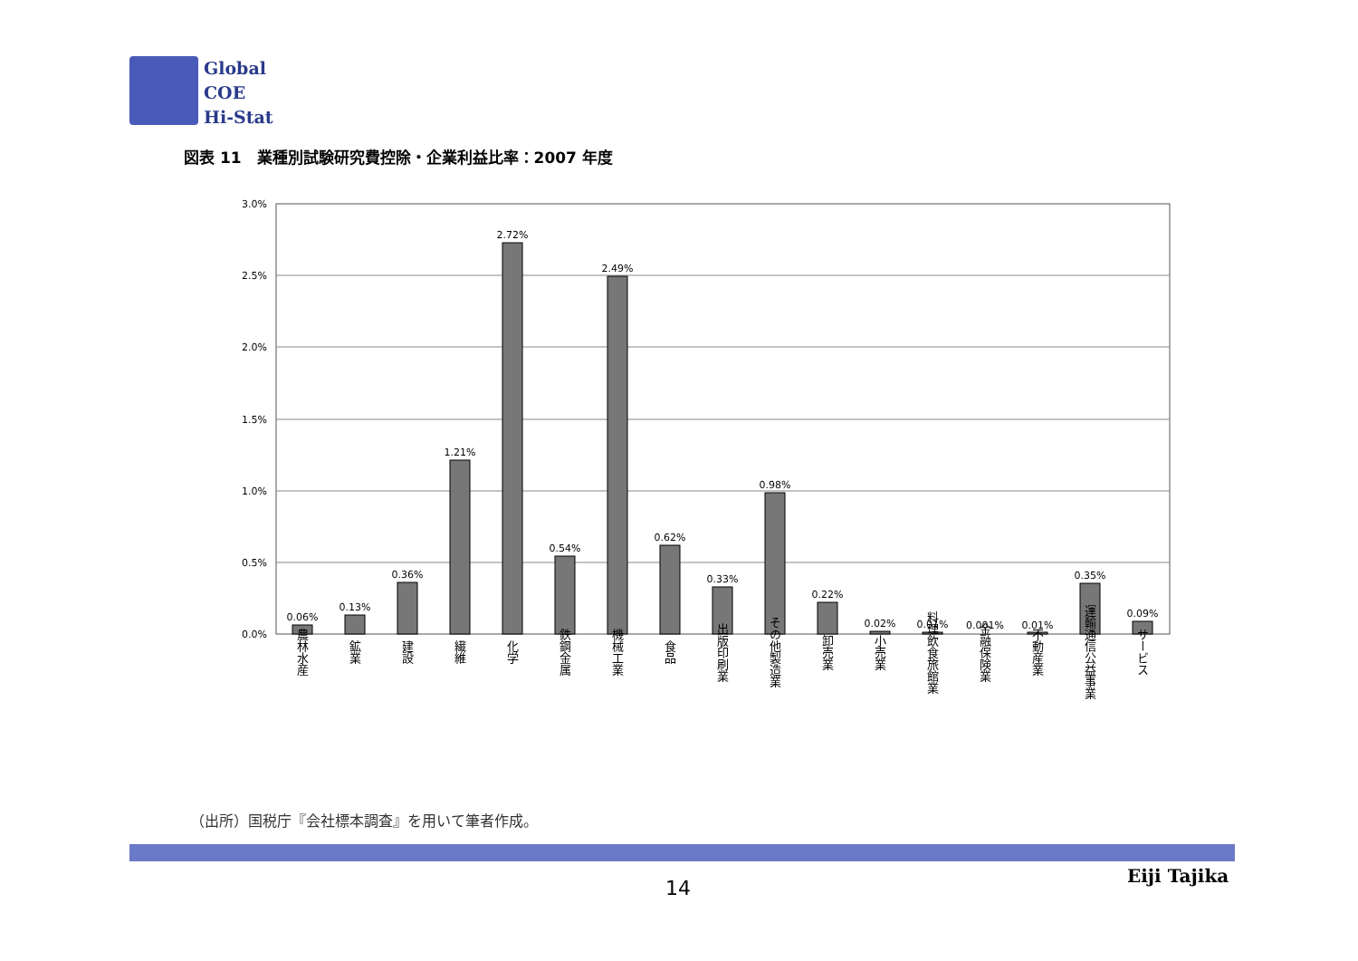Global
COE
Hi-Stat
図表 11　業種別試験研究費控除・企業利益比率：2007 年度
3.0%
2.5%
2.0%
1.5%
1.0%
0.5%
0.0%
0.06%
0.13%
0.36%
1.21%
2.72%
0.54%
2.49%
0.62%
0.33%
0.98%
0.22%
0.02%
0.01%
0.001%
0.01%
0.35%
0.09%
農林水産
鉱業
建設
繊維
化学
鉄鋼金属
機械工業
食品
出版印刷業
その他製造業
卸売業
小売業
料理飲食旅館業
金融保険業
不動産業
運輸通信公益事業
サービス
（出所）国税庁『会社標本調査』を用いて筆者作成。
14
Eiji Tajika